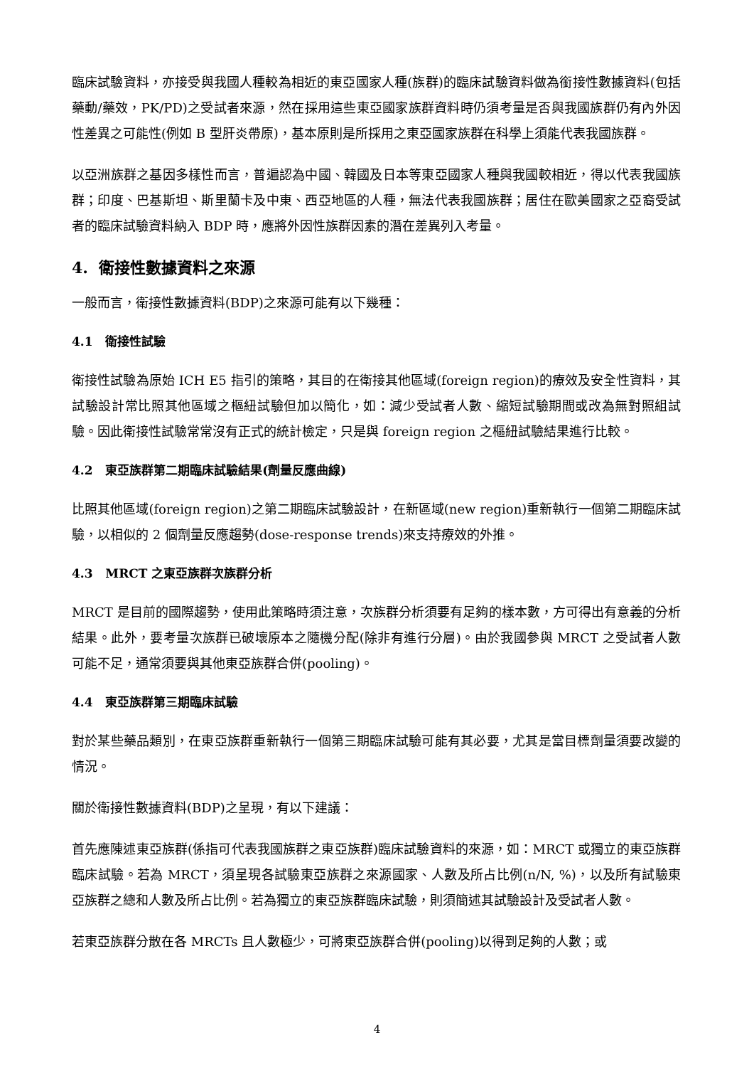臨床試驗資料，亦接受與我國人種較為相近的東亞國家人種(族群)的臨床試驗資料做為銜接性數據資料(包括藥動/藥效，PK/PD)之受試者來源，然在採用這些東亞國家族群資料時仍須考量是否與我國族群仍有內外因性差異之可能性(例如 B 型肝炎帶原)，基本原則是所採用之東亞國家族群在科學上須能代表我國族群。
以亞洲族群之基因多樣性而言，普遍認為中國、韓國及日本等東亞國家人種與我國較相近，得以代表我國族群；印度、巴基斯坦、斯里蘭卡及中東、西亞地區的人種，無法代表我國族群；居住在歐美國家之亞裔受試者的臨床試驗資料納入 BDP 時，應將外因性族群因素的潛在差異列入考量。
4. 衛接性數據資料之來源
一般而言，衛接性數據資料(BDP)之來源可能有以下幾種：
4.1 衛接性試驗
衛接性試驗為原始 ICH E5 指引的策略，其目的在衛接其他區域(foreign region)的療效及安全性資料，其試驗設計常比照其他區域之樞紐試驗但加以簡化，如：減少受試者人數、縮短試驗期間或改為無對照組試驗。因此衛接性試驗常常沒有正式的統計檢定，只是與 foreign region 之樞紐試驗結果進行比較。
4.2 東亞族群第二期臨床試驗結果(劑量反應曲線)
比照其他區域(foreign region)之第二期臨床試驗設計，在新區域(new region)重新執行一個第二期臨床試驗，以相似的 2 個劑量反應趨勢(dose-response trends)來支持療效的外推。
4.3 MRCT 之東亞族群次族群分析
MRCT 是目前的國際趨勢，使用此策略時須注意，次族群分析須要有足夠的樣本數，方可得出有意義的分析結果。此外，要考量次族群已破壞原本之隨機分配(除非有進行分層)。由於我國參與 MRCT 之受試者人數可能不足，通常須要與其他東亞族群合併(pooling)。
4.4 東亞族群第三期臨床試驗
對於某些藥品類別，在東亞族群重新執行一個第三期臨床試驗可能有其必要，尤其是當目標劑量須要改變的情況。
關於衛接性數據資料(BDP)之呈現，有以下建議：
首先應陳述東亞族群(係指可代表我國族群之東亞族群)臨床試驗資料的來源，如：MRCT 或獨立的東亞族群臨床試驗。若為 MRCT，須呈現各試驗東亞族群之來源國家、人數及所占比例(n/N, %)，以及所有試驗東亞族群之總和人數及所占比例。若為獨立的東亞族群臨床試驗，則須簡述其試驗設計及受試者人數。
若東亞族群分散在各 MRCTs 且人數極少，可將東亞族群合併(pooling)以得到足夠的人數；或
4